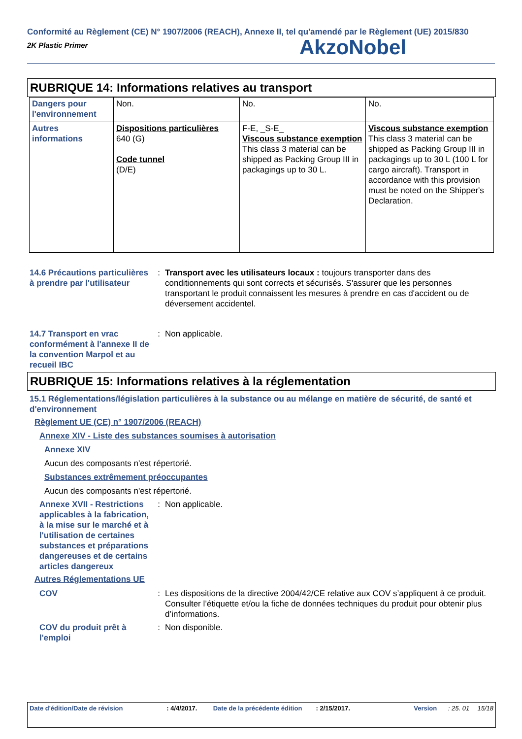Conformité au Règlement (CE) N° 1907/2006 (REACH), Annexe II, tel qu'amendé par le Règlement (UE) 2015/830
2K Plastic Primer
AkzoNobel
RUBRIQUE 14: Informations relatives au transport
| Dangers pour l'environnement | Non. | No. | No. |
| Autres informations | Dispositions particulières 640 (G) Code tunnel (D/E) | F-E, _S-E_ Viscous substance exemption This class 3 material can be shipped as Packing Group III in packagings up to 30 L. | Viscous substance exemption This class 3 material can be shipped as Packing Group III in packagings up to 30 L (100 L for cargo aircraft). Transport in accordance with this provision must be noted on the Shipper's Declaration. |
14.6 Précautions particulières à prendre par l'utilisateur
: Transport avec les utilisateurs locaux : toujours transporter dans des conditionnements qui sont corrects et sécurisés. S'assurer que les personnes transportant le produit connaissent les mesures à prendre en cas d'accident ou de déversement accidentel.
14.7 Transport en vrac conformément à l'annexe II de la convention Marpol et au recueil IBC
: Non applicable.
RUBRIQUE 15: Informations relatives à la réglementation
15.1 Réglementations/législation particulières à la substance ou au mélange en matière de sécurité, de santé et d'environnement
Règlement UE (CE) n° 1907/2006 (REACH)
Annexe XIV - Liste des substances soumises à autorisation
Annexe XIV
Aucun des composants n'est répertorié.
Substances extrêmement préoccupantes
Aucun des composants n'est répertorié.
Annexe XVII - Restrictions applicables à la fabrication, à la mise sur le marché et à l'utilisation de certaines substances et préparations dangereuses et de certains articles dangereux
: Non applicable.
Autres Réglementations UE
COV : Les dispositions de la directive 2004/42/CE relative aux COV s’appliquent à ce produit. Consulter l’étiquette et/ou la fiche de données techniques du produit pour obtenir plus d’informations.
COV du produit prêt à l'emploi
: Non disponible.
Date d'édition/Date de révision : 4/4/2017. Date de la précédente édition : 2/15/2017. Version : 25. 01 15/18